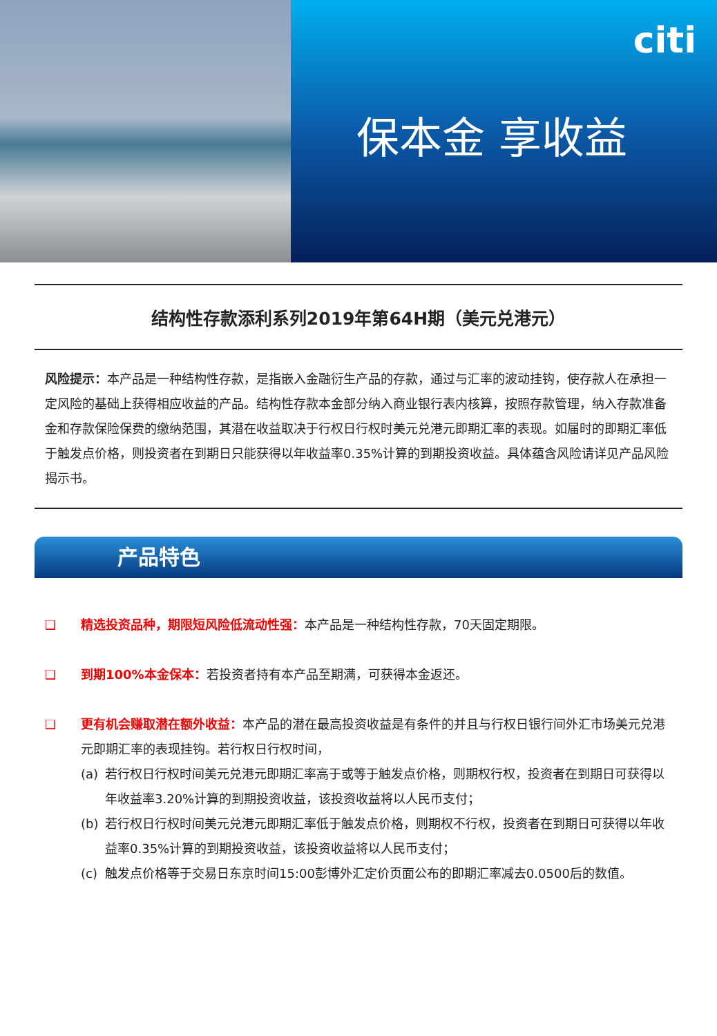citi
保本金 享收益
结构性存款添利系列2019年第64H期（美元兑港元）
风险提示：本产品是一种结构性存款，是指嵌入金融衍生产品的存款，通过与汇率的波动挂钩，使存款人在承担一定风险的基础上获得相应收益的产品。结构性存款本金部分纳入商业银行表内核算，按照存款管理，纳入存款准备金和存款保险保费的缴纳范围，其潜在收益取决于行权日行权时美元兑港元即期汇率的表现。如届时的即期汇率低于触发点价格，则投资者在到期日只能获得以年收益率0.35%计算的到期投资收益。具体蕴含风险请详见产品风险揭示书。
产品特色
❑ 精选投资品种，期限短风险低流动性强：本产品是一种结构性存款，70天固定期限。
❑ 到期100%本金保本：若投资者持有本产品至期满，可获得本金返还。
❑ 更有机会赚取潜在额外收益：本产品的潜在最高投资收益是有条件的并且与行权日银行间外汇市场美元兑港元即期汇率的表现挂钩。若行权日行权时间，
(a) 若行权日行权时间美元兑港元即期汇率高于或等于触发点价格，则期权行权，投资者在到期日可获得以年收益率3.20%计算的到期投资收益，该投资收益将以人民币支付；
(b) 若行权日行权时间美元兑港元即期汇率低于触发点价格，则期权不行权，投资者在到期日可获得以年收益率0.35%计算的到期投资收益，该投资收益将以人民币支付；
(c) 触发点价格等于交易日东京时间15:00彭博外汇定价页面公布的即期汇率减去0.0500后的数值。